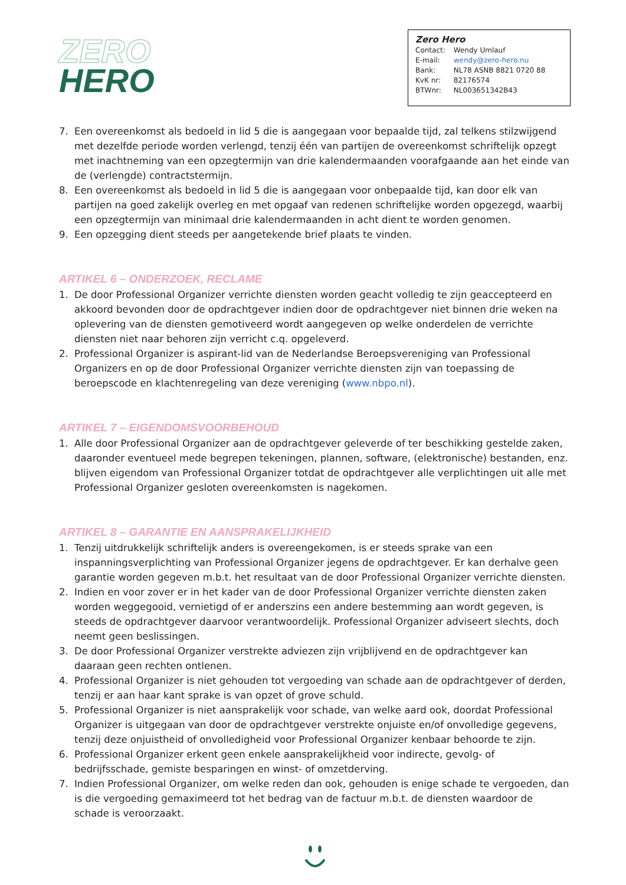ZERO
HERO
Zero Hero
| Contact: | Wendy Umlauf |
| E-mail: | wendy@zero-hero.nu |
| Bank: | NL78 ASNB 8821 0720 88 |
| KvK nr: | 82176574 |
| BTWnr: | NL003651342B43 |
7. Een overeenkomst als bedoeld in lid 5 die is aangegaan voor bepaalde tijd, zal telkens stilzwijgend met dezelfde periode worden verlengd, tenzij één van partijen de overeenkomst schriftelijk opzegt met inachtneming van een opzegtermijn van drie kalendermaanden voorafgaande aan het einde van de (verlengde) contractstermijn.
8. Een overeenkomst als bedoeld in lid 5 die is aangegaan voor onbepaalde tijd, kan door elk van partijen na goed zakelijk overleg en met opgaaf van redenen schriftelijke worden opgezegd, waarbij een opzegtermijn van minimaal drie kalendermaanden in acht dient te worden genomen.
9. Een opzegging dient steeds per aangetekende brief plaats te vinden.
ARTIKEL 6 – ONDERZOEK, RECLAME
1. De door Professional Organizer verrichte diensten worden geacht volledig te zijn geaccepteerd en akkoord bevonden door de opdrachtgever indien door de opdrachtgever niet binnen drie weken na oplevering van de diensten gemotiveerd wordt aangegeven op welke onderdelen de verrichte diensten niet naar behoren zijn verricht c.q. opgeleverd.
2. Professional Organizer is aspirant-lid van de Nederlandse Beroepsvereniging van Professional Organizers en op de door Professional Organizer verrichte diensten zijn van toepassing de beroepscode en klachtenregeling van deze vereniging (www.nbpo.nl).
ARTIKEL 7 – EIGENDOMSVOORBEHOUD
1. Alle door Professional Organizer aan de opdrachtgever geleverde of ter beschikking gestelde zaken, daaronder eventueel mede begrepen tekeningen, plannen, software, (elektronische) bestanden, enz. blijven eigendom van Professional Organizer totdat de opdrachtgever alle verplichtingen uit alle met Professional Organizer gesloten overeenkomsten is nagekomen.
ARTIKEL 8 – GARANTIE EN AANSPRAKELIJKHEID
1. Tenzij uitdrukkelijk schriftelijk anders is overeengekomen, is er steeds sprake van een inspanningsverplichting van Professional Organizer jegens de opdrachtgever. Er kan derhalve geen garantie worden gegeven m.b.t. het resultaat van de door Professional Organizer verrichte diensten.
2. Indien en voor zover er in het kader van de door Professional Organizer verrichte diensten zaken worden weggegooid, vernietigd of er anderszins een andere bestemming aan wordt gegeven, is steeds de opdrachtgever daarvoor verantwoordelijk. Professional Organizer adviseert slechts, doch neemt geen beslissingen.
3. De door Professional Organizer verstrekte adviezen zijn vrijblijvend en de opdrachtgever kan daaraan geen rechten ontlenen.
4. Professional Organizer is niet gehouden tot vergoeding van schade aan de opdrachtgever of derden, tenzij er aan haar kant sprake is van opzet of grove schuld.
5. Professional Organizer is niet aansprakelijk voor schade, van welke aard ook, doordat Professional Organizer is uitgegaan van door de opdrachtgever verstrekte onjuiste en/of onvolledige gegevens, tenzij deze onjuistheid of onvolledigheid voor Professional Organizer kenbaar behoorde te zijn.
6. Professional Organizer erkent geen enkele aansprakelijkheid voor indirecte, gevolg- of bedrijfsschade, gemiste besparingen en winst- of omzetderving.
7. Indien Professional Organizer, om welke reden dan ook, gehouden is enige schade te vergoeden, dan is die vergoeding gemaximeerd tot het bedrag van de factuur m.b.t. de diensten waardoor de schade is veroorzaakt.